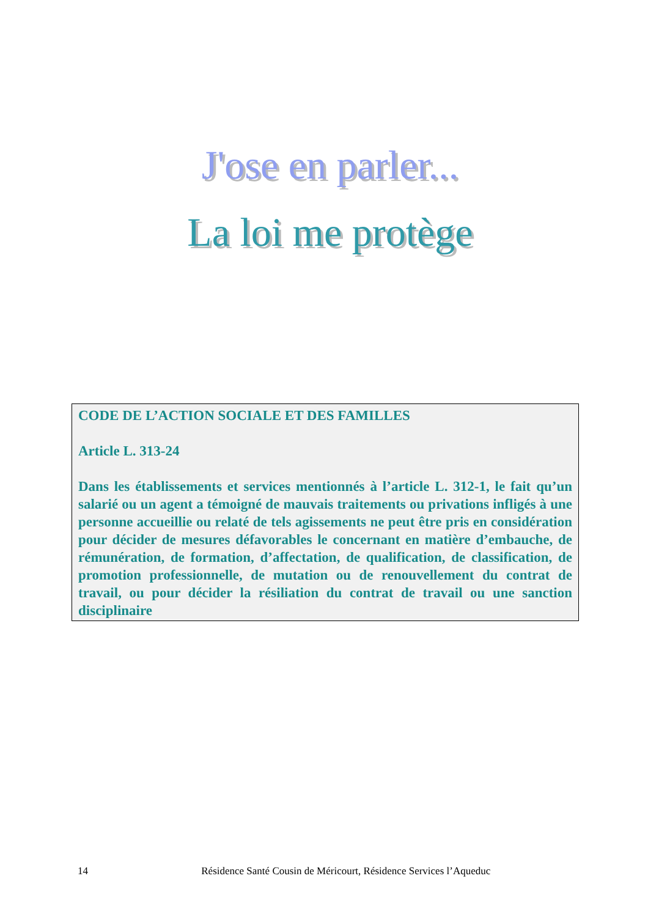J'ose en parler...
La loi me protège
CODE DE L’ACTION SOCIALE ET DES FAMILLES
Article L. 313-24
Dans les établissements et services mentionnés à l’article L. 312-1, le fait qu’un salarié ou un agent a témoigné de mauvais traitements ou privations infligés à une personne accueillie ou relaté de tels agissements ne peut être pris en considération pour décider de mesures défavorables le concernant en matière d’embauche, de rémunération, de formation, d’affectation, de qualification, de classification, de promotion professionnelle, de mutation ou de renouvellement du contrat de travail, ou pour décider la résiliation du contrat de travail ou une sanction disciplinaire
14 Résidence Santé Cousin de Méricourt, Résidence Services l’Aqueduc